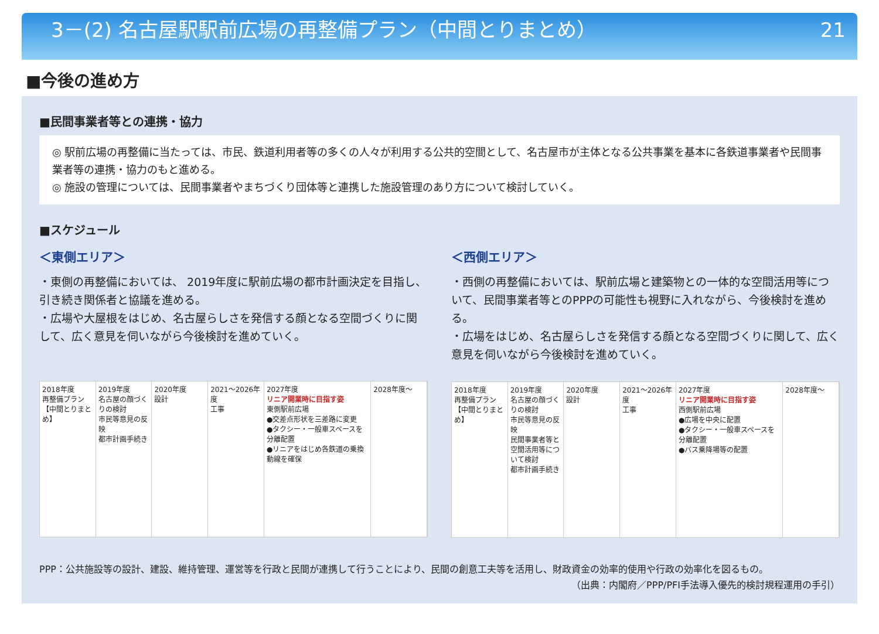3－(2) 名古屋駅駅前広場の再整備プラン（中間とりまとめ） 21
■今後の進め方
■民間事業者等との連携・協力
◎ 駅前広場の再整備に当たっては、市民、鉄道利用者等の多くの人々が利用する公共的空間として、名古屋市が主体となる公共事業を基本に各鉄道事業者や民間事業者等の連携・協力のもと進める。
◎ 施設の管理については、民間事業者やまちづくり団体等と連携した施設管理のあり方について検討していく。
■スケジュール
＜東側エリア＞
・東側の再整備においては、 2019年度に駅前広場の都市計画決定を目指し、引き続き関係者と協議を進める。
・広場や大屋根をはじめ、名古屋らしさを発信する顔となる空間づくりに関して、広く意見を伺いながら今後検討を進めていく。
2018年度
再整備プラン【中間とりまとめ】
2019年度
名古屋の顔づくりの検討
市民等意見の反映
都市計画手続き
2020年度
設計
2021～2026年度
工事
2027年度
リニア開業時に目指す姿
東側駅前広場
●交差点形状を三差路に変更
●タクシー・一般車スペースを分離配置
●リニアをはじめ各鉄道の乗換動線を確保
2028年度～
＜西側エリア＞
・西側の再整備においては、駅前広場と建築物との一体的な空間活用等について、民間事業者等とのPPPの可能性も視野に入れながら、今後検討を進める。
・広場をはじめ、名古屋らしさを発信する顔となる空間づくりに関して、広く意見を伺いながら今後検討を進めていく。
2018年度
再整備プラン【中間とりまとめ】
2019年度
名古屋の顔づくりの検討
市民等意見の反映
民間事業者等と空間活用等について検討
都市計画手続き
2020年度
設計
2021～2026年度
工事
2027年度
リニア開業時に目指す姿
西側駅前広場
●広場を中央に配置
●タクシー・一般車スペースを分離配置
●バス乗降場等の配置
2028年度～
PPP：公共施設等の設計、建設、維持管理、運営等を行政と民間が連携して行うことにより、民間の創意工夫等を活用し、財政資金の効率的使用や行政の効率化を図るもの。
（出典：内閣府／PPP/PFI手法導入優先的検討規程運用の手引）